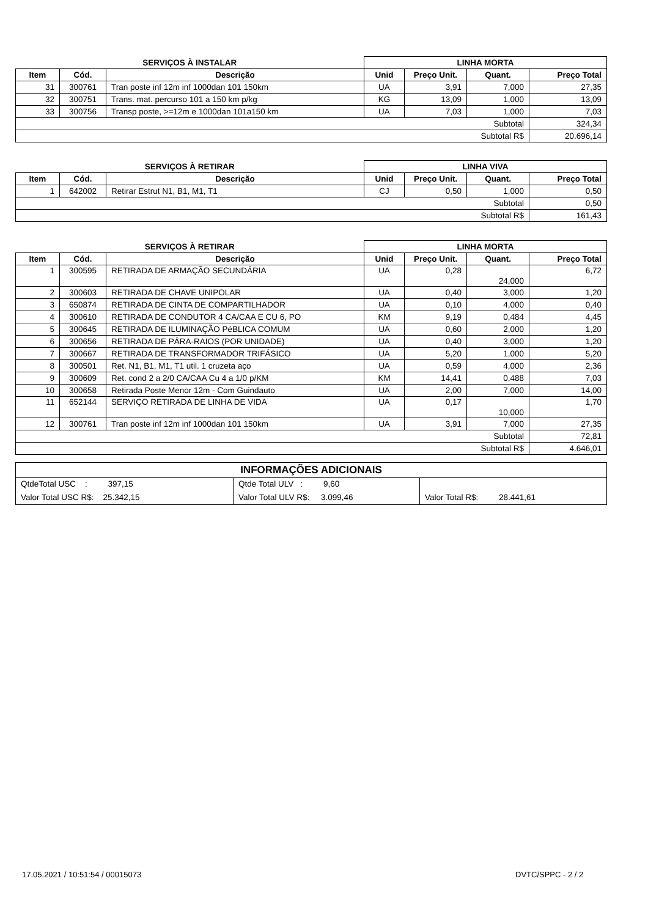| SERVIÇOS À INSTALAR | | | LINHA MORTA | | | |
| --- | --- | --- | --- | --- | --- | --- |
| Item | Cód. | Descrição | Unid | Preço Unit. | Quant. | Preço Total |
| 31 | 300761 | Tran poste inf 12m inf 1000dan 101 150km | UA | 3,91 | 7,000 | 27,35 |
| 32 | 300751 | Trans. mat. percurso 101 a 150 km p/kg | KG | 13,09 | 1,000 | 13,09 |
| 33 | 300756 | Transp poste, >=12m e 1000dan 101a150 km | UA | 7,03 | 1,000 | 7,03 |
| Subtotal | | | | | | 324,34 |
| Subtotal R$ | | | | | | 20.696,14 |
| SERVIÇOS À RETIRAR | | | LINHA VIVA | | | |
| --- | --- | --- | --- | --- | --- | --- |
| Item | Cód. | Descrição | Unid | Preço Unit. | Quant. | Preço Total |
| 1 | 642002 | Retirar Estrut N1, B1, M1, T1 | CJ | 0,50 | 1,000 | 0,50 |
| Subtotal | | | | | | 0,50 |
| Subtotal R$ | | | | | | 161,43 |
| SERVIÇOS À RETIRAR | | | LINHA MORTA | | | |
| --- | --- | --- | --- | --- | --- | --- |
| Item | Cód. | Descrição | Unid | Preço Unit. | Quant. | Preço Total |
| 1 | 300595 | RETIRADA DE ARMAÇÃO SECUNDÁRIA | UA | 0,28 | 24,000 | 6,72 |
| 2 | 300603 | RETIRADA DE CHAVE UNIPOLAR | UA | 0,40 | 3,000 | 1,20 |
| 3 | 650874 | RETIRADA DE CINTA DE COMPARTILHADOR | UA | 0,10 | 4,000 | 0,40 |
| 4 | 300610 | RETIRADA DE CONDUTOR 4 CA/CAA E CU 6, PO | KM | 9,19 | 0,484 | 4,45 |
| 5 | 300645 | RETIRADA DE ILUMINAÇÃO PéBLICA COMUM | UA | 0,60 | 2,000 | 1,20 |
| 6 | 300656 | RETIRADA DE PÁRA-RAIOS (POR UNIDADE) | UA | 0,40 | 3,000 | 1,20 |
| 7 | 300667 | RETIRADA DE TRANSFORMADOR TRIFÁSICO | UA | 5,20 | 1,000 | 5,20 |
| 8 | 300501 | Ret. N1, B1, M1, T1 util. 1 cruzeta aço | UA | 0,59 | 4,000 | 2,36 |
| 9 | 300609 | Ret. cond 2 a 2/0 CA/CAA Cu 4 a 1/0 p/KM | KM | 14,41 | 0,488 | 7,03 |
| 10 | 300658 | Retirada Poste Menor 12m - Com Guindauto | UA | 2,00 | 7,000 | 14,00 |
| 11 | 652144 | SERVIÇO RETIRADA DE LINHA DE VIDA | UA | 0,17 | 10,000 | 1,70 |
| 12 | 300761 | Tran poste inf 12m inf 1000dan 101 150km | UA | 3,91 | 7,000 | 27,35 |
| Subtotal | | | | | | 72,81 |
| Subtotal R$ | | | | | | 4.646,01 |
| INFORMAÇÕES ADICIONAIS | | |
| --- | --- | --- |
| QtdeTotal USC : 397,15 | Qtde Total ULV : 9,60 | |
| Valor Total USC R$: 25.342,15 | Valor Total ULV R$: 3.099,46 | Valor Total R$: 28.441,61 |
17.05.2021 / 10:51:54 / 00015073
DVTC/SPPC - 2 / 2